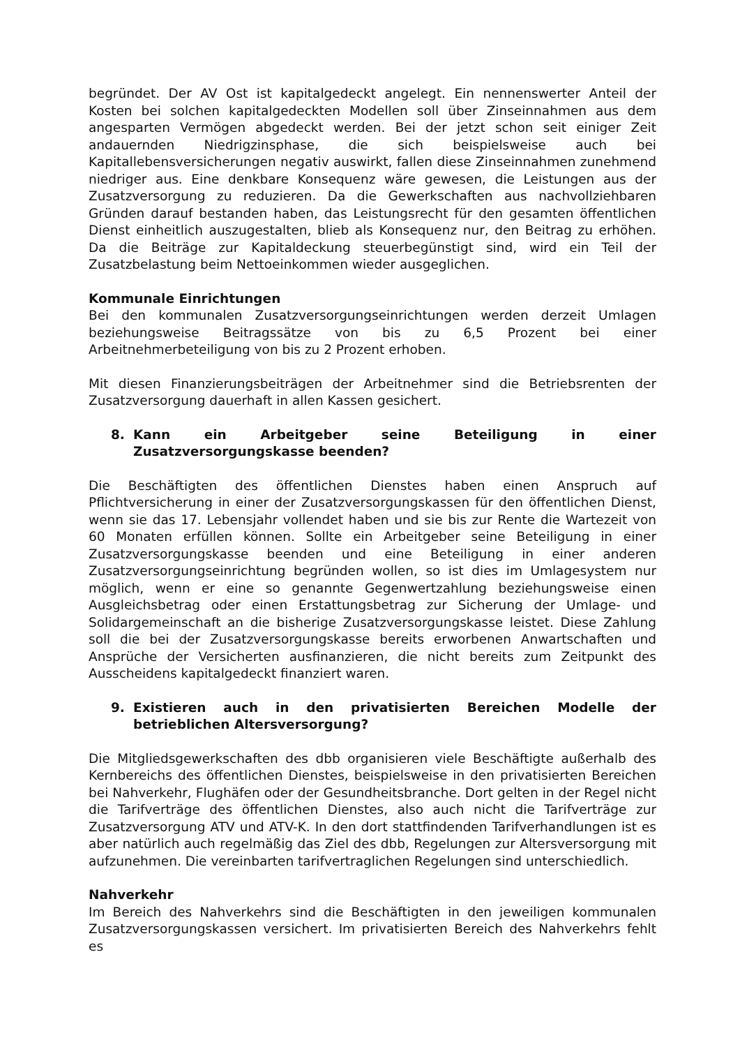begründet. Der AV Ost ist kapitalgedeckt angelegt. Ein nennenswerter Anteil der Kosten bei solchen kapitalgedeckten Modellen soll über Zinseinnahmen aus dem angesparten Vermögen abgedeckt werden. Bei der jetzt schon seit einiger Zeit andauernden Niedrigzinsphase, die sich beispielsweise auch bei Kapitallebensversicherungen negativ auswirkt, fallen diese Zinseinnahmen zunehmend niedriger aus. Eine denkbare Konsequenz wäre gewesen, die Leistungen aus der Zusatzversorgung zu reduzieren. Da die Gewerkschaften aus nachvollziehbaren Gründen darauf bestanden haben, das Leistungsrecht für den gesamten öffentlichen Dienst einheitlich auszugestalten, blieb als Konsequenz nur, den Beitrag zu erhöhen. Da die Beiträge zur Kapitaldeckung steuerbegünstigt sind, wird ein Teil der Zusatzbelastung beim Nettoeinkommen wieder ausgeglichen.
Kommunale Einrichtungen
Bei den kommunalen Zusatzversorgungseinrichtungen werden derzeit Umlagen beziehungsweise Beitragssätze von bis zu 6,5 Prozent bei einer Arbeitnehmerbeteiligung von bis zu 2 Prozent erhoben.
Mit diesen Finanzierungsbeiträgen der Arbeitnehmer sind die Betriebsrenten der Zusatzversorgung dauerhaft in allen Kassen gesichert.
8. Kann ein Arbeitgeber seine Beteiligung in einer Zusatzversorgungskasse beenden?
Die Beschäftigten des öffentlichen Dienstes haben einen Anspruch auf Pflichtversicherung in einer der Zusatzversorgungskassen für den öffentlichen Dienst, wenn sie das 17. Lebensjahr vollendet haben und sie bis zur Rente die Wartezeit von 60 Monaten erfüllen können. Sollte ein Arbeitgeber seine Beteiligung in einer Zusatzversorgungskasse beenden und eine Beteiligung in einer anderen Zusatzversorgungseinrichtung begründen wollen, so ist dies im Umlagesystem nur möglich, wenn er eine so genannte Gegenwertzahlung beziehungsweise einen Ausgleichsbetrag oder einen Erstattungsbetrag zur Sicherung der Umlage- und Solidargemeinschaft an die bisherige Zusatzversorgungskasse leistet. Diese Zahlung soll die bei der Zusatzversorgungskasse bereits erworbenen Anwartschaften und Ansprüche der Versicherten ausfinanzieren, die nicht bereits zum Zeitpunkt des Ausscheidens kapitalgedeckt finanziert waren.
9. Existieren auch in den privatisierten Bereichen Modelle der betrieblichen Altersversorgung?
Die Mitgliedsgewerkschaften des dbb organisieren viele Beschäftigte außerhalb des Kernbereichs des öffentlichen Dienstes, beispielsweise in den privatisierten Bereichen bei Nahverkehr, Flughäfen oder der Gesundheitsbranche. Dort gelten in der Regel nicht die Tarifverträge des öffentlichen Dienstes, also auch nicht die Tarifverträge zur Zusatzversorgung ATV und ATV-K. In den dort stattfindenden Tarifverhandlungen ist es aber natürlich auch regelmäßig das Ziel des dbb, Regelungen zur Altersversorgung mit aufzunehmen. Die vereinbarten tarifvertraglichen Regelungen sind unterschiedlich.
Nahverkehr
Im Bereich des Nahverkehrs sind die Beschäftigten in den jeweiligen kommunalen Zusatzversorgungskassen versichert. Im privatisierten Bereich des Nahverkehrs fehlt es